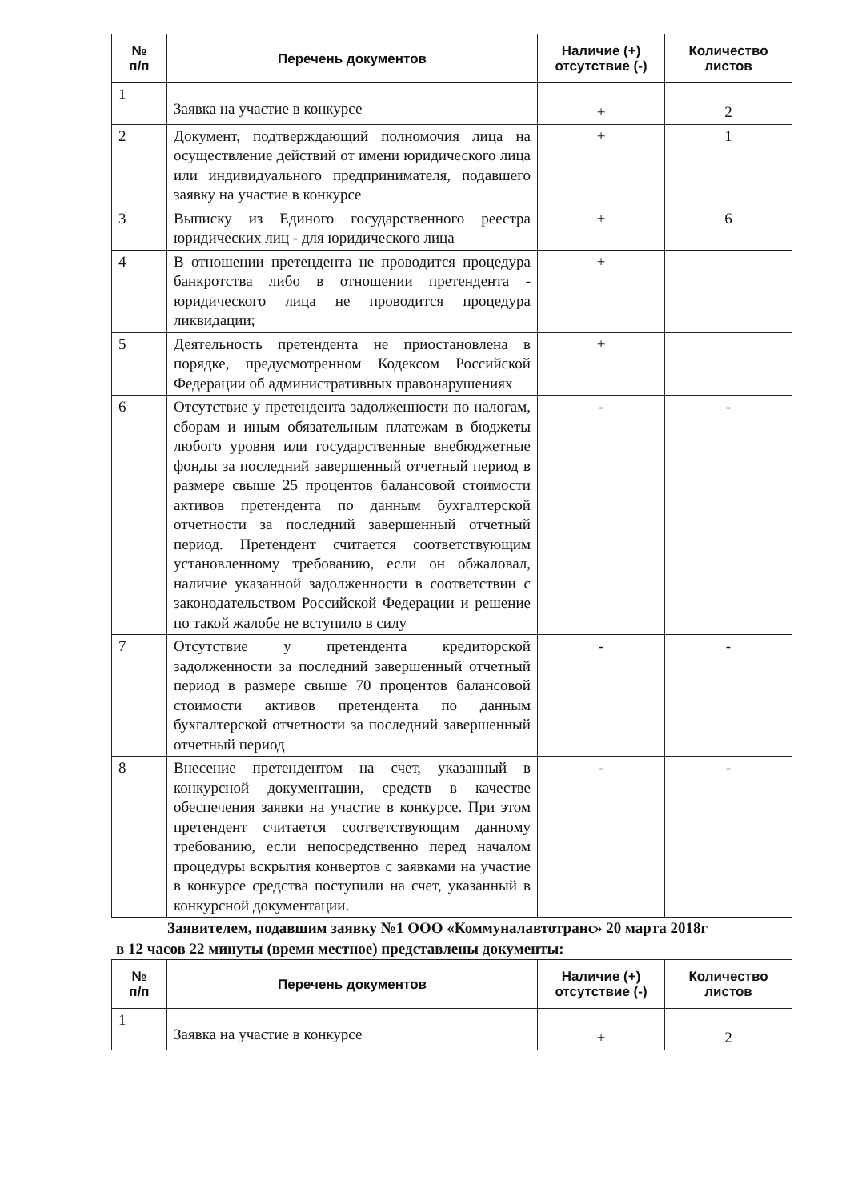| № п/п | Перечень документов | Наличие (+) отсутствие (-) | Количество листов |
| --- | --- | --- | --- |
| 1 | Заявка на участие в конкурсе | + | 2 |
| 2 | Документ, подтверждающий полномочия лица на осуществление действий от имени юридического лица или индивидуального предпринимателя, подавшего заявку на участие в конкурсе | + | 1 |
| 3 | Выписку из Единого государственного реестра юридических лиц - для юридического лица | + | 6 |
| 4 | В отношении претендента не проводится процедура банкротства либо в отношении претендента - юридического лица не проводится процедура ликвидации; | + | |
| 5 | Деятельность претендента не приостановлена в порядке, предусмотренном Кодексом Российской Федерации об административных правонарушениях | + | |
| 6 | Отсутствие у претендента задолженности по налогам, сборам и иным обязательным платежам в бюджеты любого уровня или государственные внебюджетные фонды за последний завершенный отчетный период в размере свыше 25 процентов балансовой стоимости активов претендента по данным бухгалтерской отчетности за последний завершенный отчетный период. Претендент считается соответствующим установленному требованию, если он обжаловал, наличие указанной задолженности в соответствии с законодательством Российской Федерации и решение по такой жалобе не вступило в силу | - | - |
| 7 | Отсутствие у претендента кредиторской задолженности за последний завершенный отчетный период в размере свыше 70 процентов балансовой стоимости активов претендента по данным бухгалтерской отчетности за последний завершенный отчетный период | - | - |
| 8 | Внесение претендентом на счет, указанный в конкурсной документации, средств в качестве обеспечения заявки на участие в конкурсе. При этом претендент считается соответствующим данному требованию, если непосредственно перед началом процедуры вскрытия конвертов с заявками на участие в конкурсе средства поступили на счет, указанный в конкурсной документации. | - | - |
Заявителем, подавшим заявку №1 ООО «Коммуналавтотранс» 20 марта 2018г
в 12 часов 22 минуты (время местное) представлены документы:
| № п/п | Перечень документов | Наличие (+) отсутствие (-) | Количество листов |
| --- | --- | --- | --- |
| 1 | Заявка на участие в конкурсе | + | 2 |